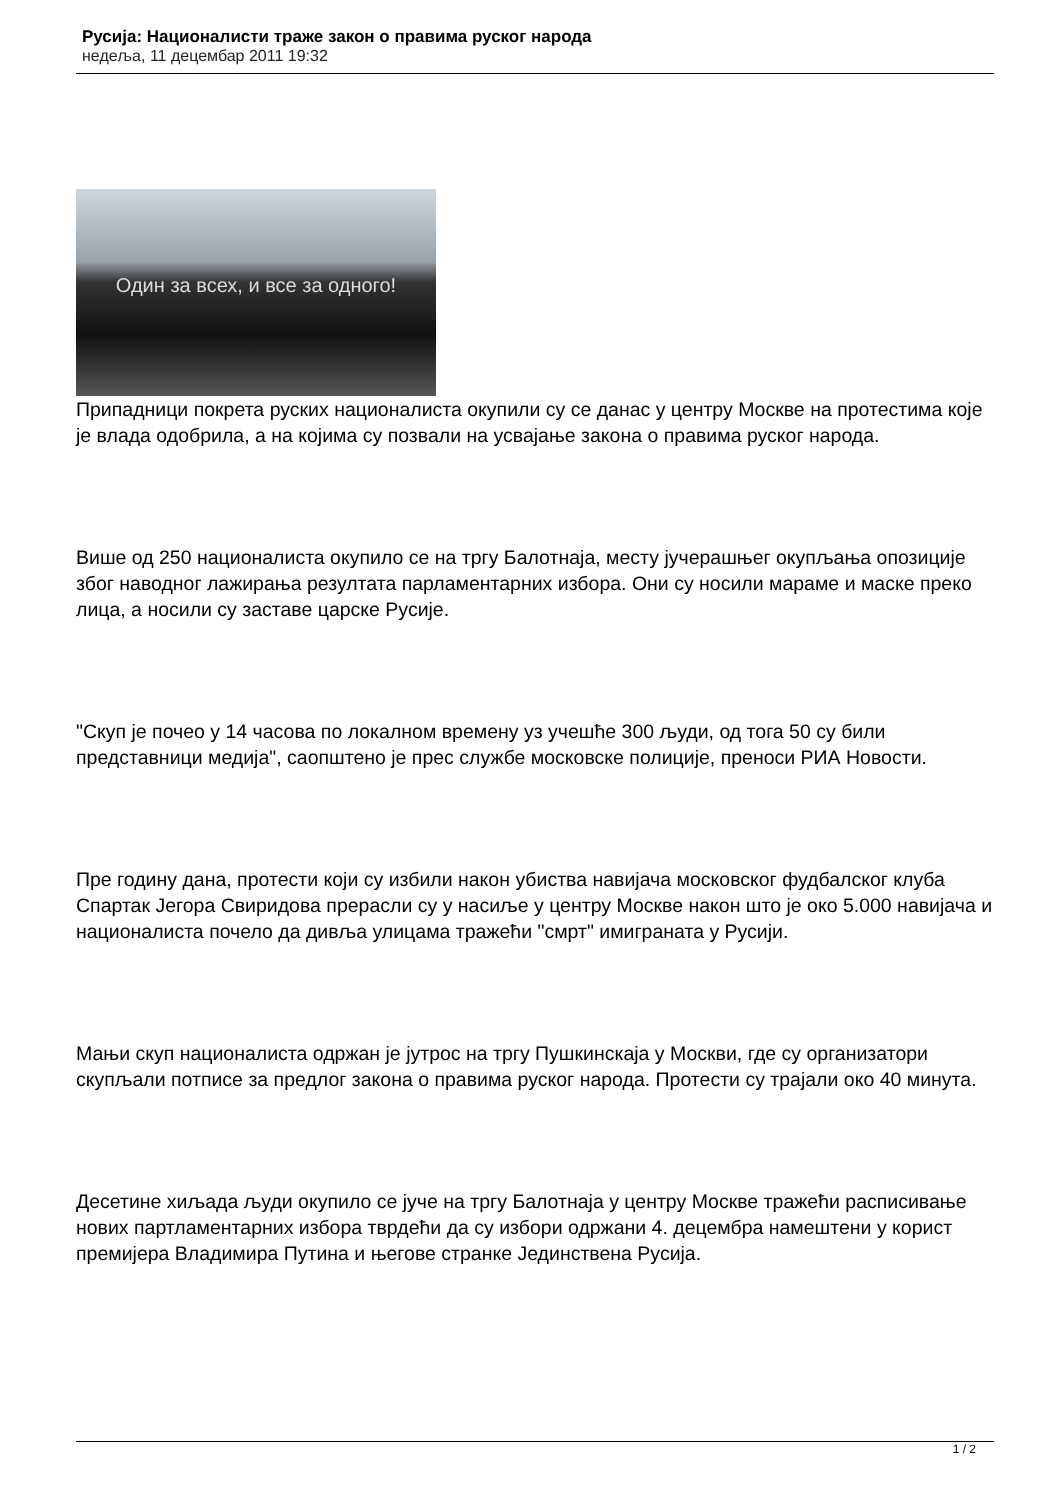Русија: Националисти траже закон о правима руског народа
недеља, 11 децембар 2011 19:32
Один за всех, и все за одного!
Припадници покрета руских националиста окупили су се данас у центру Москве на протестима које је влада одобрила, а на којима су позвали на усвајање закона о правима руског народа.
Више од 250 националиста окупило се на тргу Балотнаја, месту јучерашњег окупљања опозиције због наводног лажирања резултата парламентарних избора. Они су носили мараме и маске преко лица, а носили су заставе царске Русије.
"Скуп је почео у 14 часова по локалном времену уз учешће 300 људи, од тога 50 су били представници медија", саопштено је прес службе московске полиције, преноси РИА Новости.
Пре годину дана, протести који су избили након убиства навијача московског фудбалског клуба Спартак Јегора Свиридова прерасли су у насиље у центру Москве након што је око 5.000 навијача и националиста почело да дивља улицама тражећи "смрт" имиграната у Русији.
Мањи скуп националиста одржан је јутрос на тргу Пушкинскаја у Москви, где су организатори скупљали потписе за предлог закона о правима руског народа. Протести су трајали око 40 минута.
Десетине хиљада људи окупило се јуче на тргу Балотнаја у центру Москве тражећи расписивање нових партламентарних избора тврдећи да су избори одржани 4. децембра намештени у корист премијера Владимира Путина и његове странке Јединствена Русија.
1 / 2